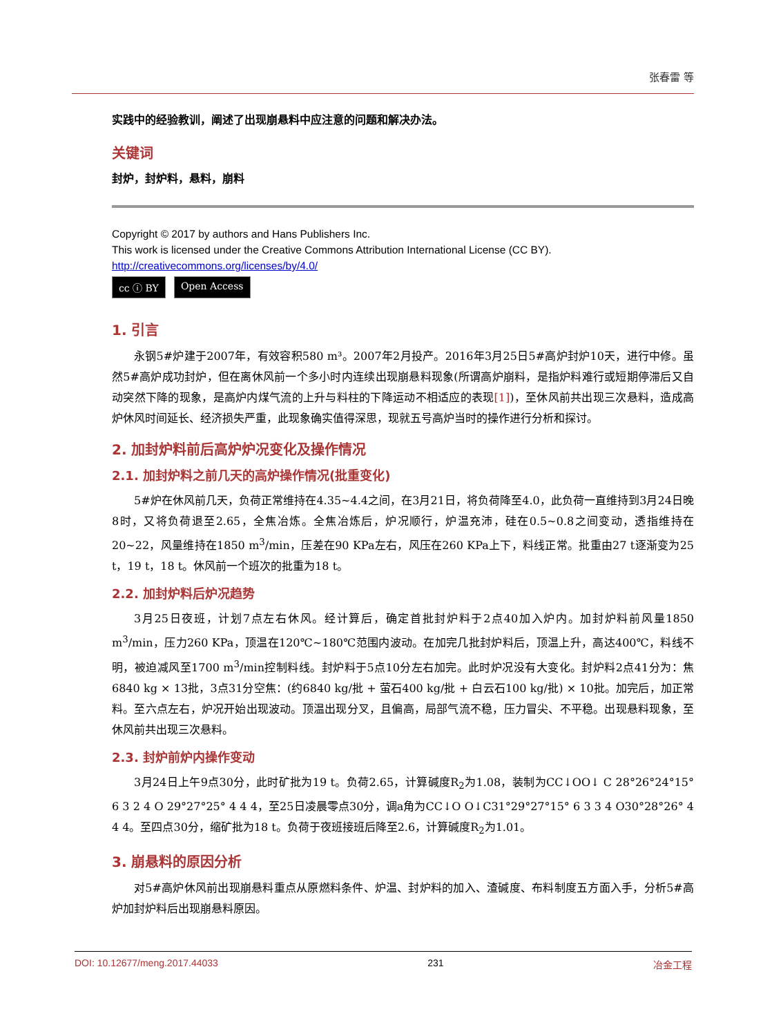张春雷 等
实践中的经验教训，阐述了出现崩悬料中应注意的问题和解决办法。
关键词
封炉，封炉料，悬料，崩料
Copyright © 2017 by authors and Hans Publishers Inc.
This work is licensed under the Creative Commons Attribution International License (CC BY).
http://creativecommons.org/licenses/by/4.0/
cc ⓘ BY Open Access
1. 引言
永钢5#炉建于2007年，有效容积580 m³。2007年2月投产。2016年3月25日5#高炉封炉10天，进行中修。虽然5#高炉成功封炉，但在离休风前一个多小时内连续出现崩悬料现象(所谓高炉崩料，是指炉料难行或短期停滞后又自动突然下降的现象，是高炉内煤气流的上升与料柱的下降运动不相适应的表现[1])，至休风前共出现三次悬料，造成高炉休风时间延长、经济损失严重，此现象确实值得深思，现就五号高炉当时的操作进行分析和探讨。
2. 加封炉料前后高炉炉况变化及操作情况
2.1. 加封炉料之前几天的高炉操作情况(批重变化)
5#炉在休风前几天，负荷正常维持在4.35~4.4之间，在3月21日，将负荷降至4.0，此负荷一直维持到3月24日晚8时，又将负荷退至2.65，全焦冶炼。全焦冶炼后，炉况顺行，炉温充沛，硅在0.5~0.8之间变动，透指维持在20~22，风量维持在1850 m<sup>3</sup>/min，压差在90 KPa左右，风压在260 KPa上下，料线正常。批重由27 t逐渐变为25 t，19 t，18 t。休风前一个班次的批重为18 t。
2.2. 加封炉料后炉况趋势
3月25日夜班，计划7点左右休风。经计算后，确定首批封炉料于2点40加入炉内。加封炉料前风量1850 m<sup>3</sup>/min，压力260 KPa，顶温在120℃~180℃范围内波动。在加完几批封炉料后，顶温上升，高达400℃，料线不明，被迫减风至1700 m<sup>3</sup>/min控制料线。封炉料于5点10分左右加完。此时炉况没有大变化。封炉料2点41分为：焦6840 kg × 13批，3点31分空焦：(约6840 kg/批 + 萤石400 kg/批 + 白云石100 kg/批) × 10批。加完后，加正常料。至六点左右，炉况开始出现波动。顶温出现分叉，且偏高，局部气流不稳，压力冒尖、不平稳。出现悬料现象，至休风前共出现三次悬料。
2.3. 封炉前炉内操作变动
3月24日上午9点30分，此时矿批为19 t。负荷2.65，计算碱度R<sub>2</sub>为1.08，装制为CC↓OO↓ C 28°26°24°15° 6 3 2 4 O 29°27°25° 4 4 4，至25日凌晨零点30分，调a角为CC↓O O↓C31°29°27°15° 6 3 3 4 O30°28°26° 4 4 4。至四点30分，缩矿批为18 t。负荷于夜班接班后降至2.6，计算碱度R<sub>2</sub>为1.01。
3. 崩悬料的原因分析
对5#高炉休风前出现崩悬料重点从原燃料条件、炉温、封炉料的加入、渣碱度、布料制度五方面入手，分析5#高炉加封炉料后出现崩悬料原因。
DOI: 10.12677/meng.2017.44033 231 冶金工程